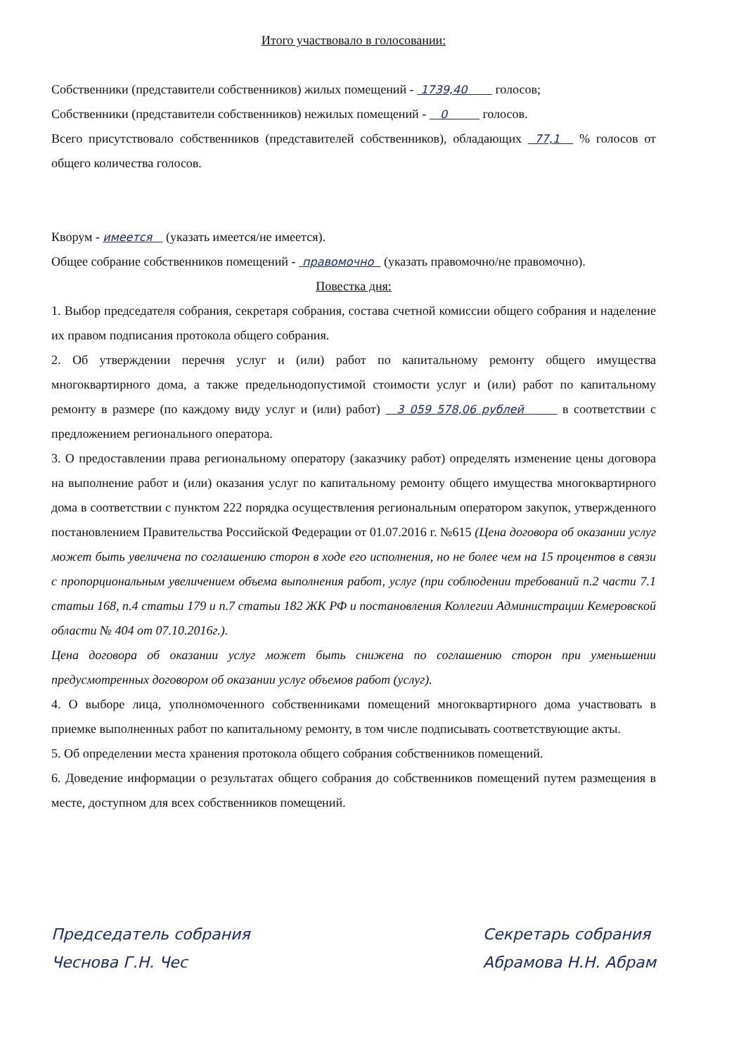Итого участвовало в голосовании:
Собственники (представители собственников) жилых помещений - 1739,40 голосов;
Собственники (представители собственников) нежилых помещений - 0 голосов.
Всего присутствовало собственников (представителей собственников), обладающих 77,1 % голосов от общего количества голосов.
Кворум - имеется (указать имеется/не имеется).
Общее собрание собственников помещений - правомочно (указать правомочно/не правомочно).
Повестка дня:
1. Выбор председателя собрания, секретаря собрания, состава счетной комиссии общего собрания и наделение их правом подписания протокола общего собрания.
2. Об утверждении перечня услуг и (или) работ по капитальному ремонту общего имущества многоквартирного дома, а также предельнодопустимой стоимости услуг и (или) работ по капитальному ремонту в размере (по каждому виду услуг и (или) работ) 3 059 578,06 рублей в соответствии с предложением регионального оператора.
3. О предоставлении права региональному оператору (заказчику работ) определять изменение цены договора на выполнение работ и (или) оказания услуг по капитальному ремонту общего имущества многоквартирного дома в соответствии с пунктом 222 порядка осуществления региональным оператором закупок, утвержденного постановлением Правительства Российской Федерации от 01.07.2016 г. №615 (Цена договора об оказании услуг может быть увеличена по соглашению сторон в ходе его исполнения, но не более чем на 15 процентов в связи с пропорциональным увеличением объема выполнения работ, услуг (при соблюдении требований п.2 части 7.1 статьи 168, п.4 статьи 179 и п.7 статьи 182 ЖК РФ и постановления Коллегии Администрации Кемеровской области № 404 от 07.10.2016г.).
Цена договора об оказании услуг может быть снижена по соглашению сторон при уменьшении предусмотренных договором об оказании услуг объемов работ (услуг).
4. О выборе лица, уполномоченного собственниками помещений многоквартирного дома участвовать в приемке выполненных работ по капитальному ремонту, в том числе подписывать соответствующие акты.
5. Об определении места хранения протокола общего собрания собственников помещений.
6. Доведение информации о результатах общего собрания до собственников помещений путем размещения в месте, доступном для всех собственников помещений.
Председатель собрания
Чеснова Г.Н. Чес
Секретарь собрания
Абрамова Н.Н. Абрам